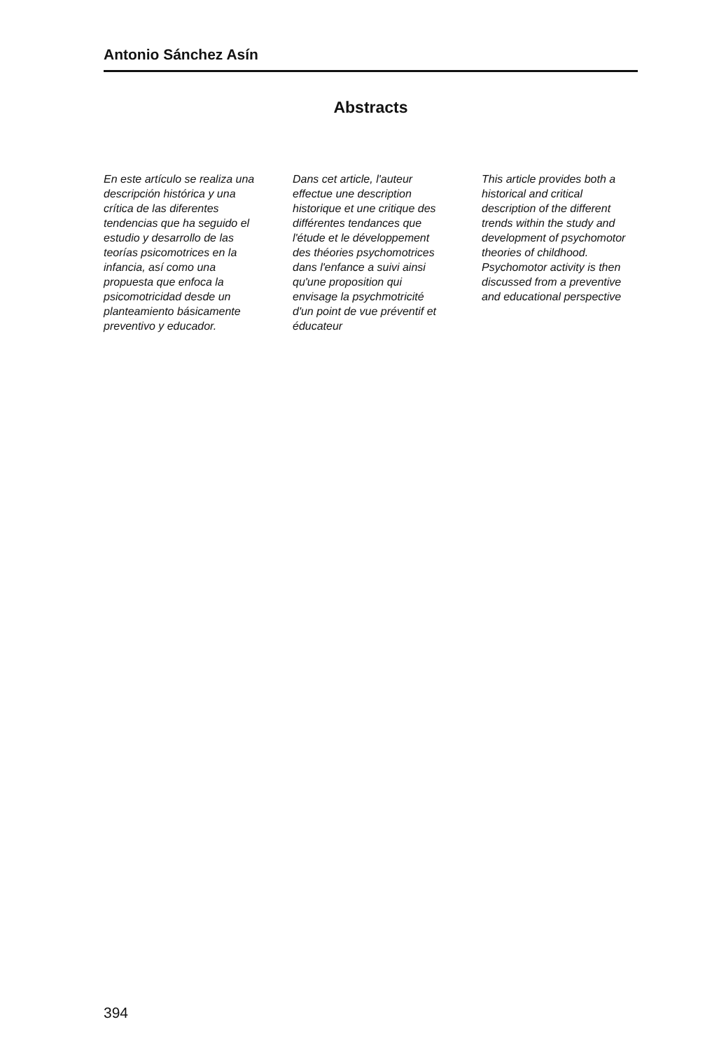Antonio Sánchez Asín
Abstracts
En este artículo se realiza una descripción histórica y una crítica de las diferentes tendencias que ha seguido el estudio y desarrollo de las teorías psicomotrices en la infancia, así como una propuesta que enfoca la psicomotricidad desde un planteamiento básicamente preventivo y educador.
Dans cet article, l'auteur effectue une description historique et une critique des différentes tendances que l'étude et le développement des théories psychomotrices dans l'enfance a suivi ainsi qu'une proposition qui envisage la psychmotricité d'un point de vue préventif et éducateur
This article provides both a historical and critical description of the different trends within the study and development of psychomotor theories of childhood. Psychomotor activity is then discussed from a preventive and educational perspective
394